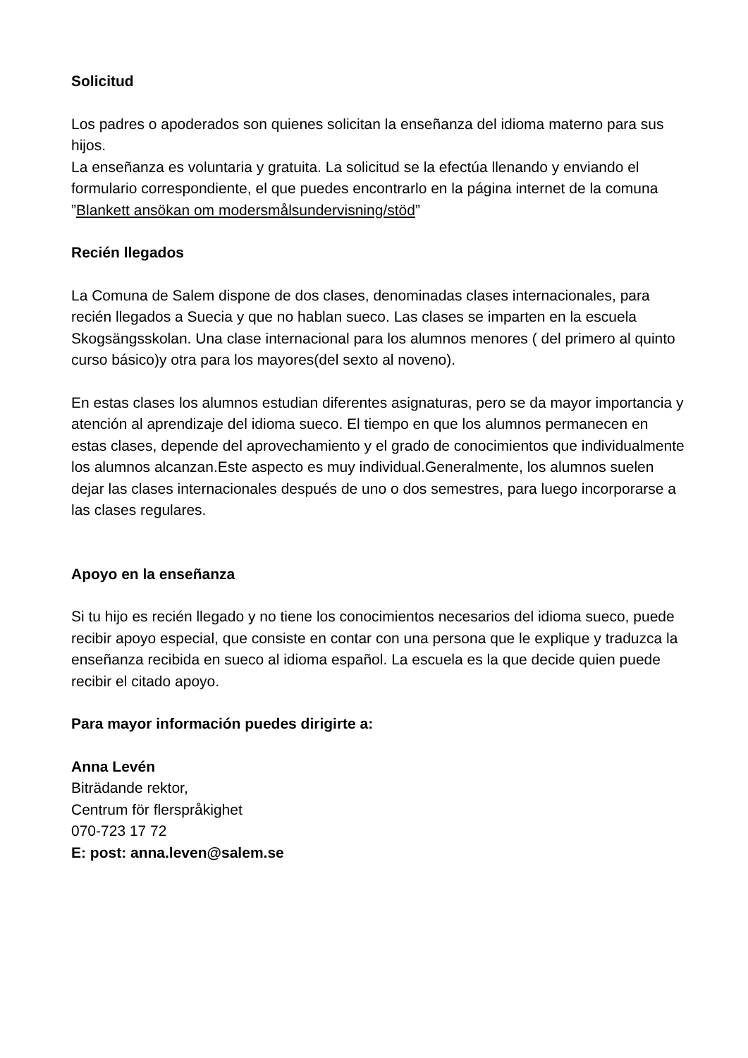Solicitud
Los padres o apoderados son quienes solicitan la enseñanza del idioma materno para sus hijos.
La enseñanza es voluntaria y gratuita. La solicitud se la efectúa llenando y enviando el formulario correspondiente, el que puedes encontrarlo en la página internet de la comuna ”Blankett ansökan om modersmålsundervisning/stöd”
Recién llegados
La Comuna de Salem dispone de dos clases, denominadas clases internacionales, para recién llegados a Suecia y que no hablan sueco. Las clases se imparten en la escuela Skogsängsskolan. Una clase internacional para los alumnos menores ( del primero al quinto curso básico)y otra para los mayores(del sexto al noveno).
En estas clases los alumnos estudian diferentes asignaturas, pero se da mayor importancia y atención al aprendizaje del idioma sueco. El tiempo en que los alumnos permanecen en estas clases, depende del aprovechamiento y el grado de conocimientos que individualmente los alumnos alcanzan.Este aspecto es muy individual.Generalmente, los alumnos suelen dejar las clases internacionales después de uno o dos semestres, para luego incorporarse a las clases regulares.
Apoyo en la enseñanza
Si tu hijo es recién llegado y no tiene los conocimientos necesarios del idioma sueco, puede recibir apoyo especial, que consiste en contar con una persona que le explique y traduzca la enseñanza recibida en sueco al idioma español. La escuela es la que decide quien puede recibir el citado apoyo.
Para mayor información puedes dirigirte a:
Anna Levén
Biträdande rektor,
Centrum för flerspråkighet
070-723 17 72
E: post: anna.leven@salem.se